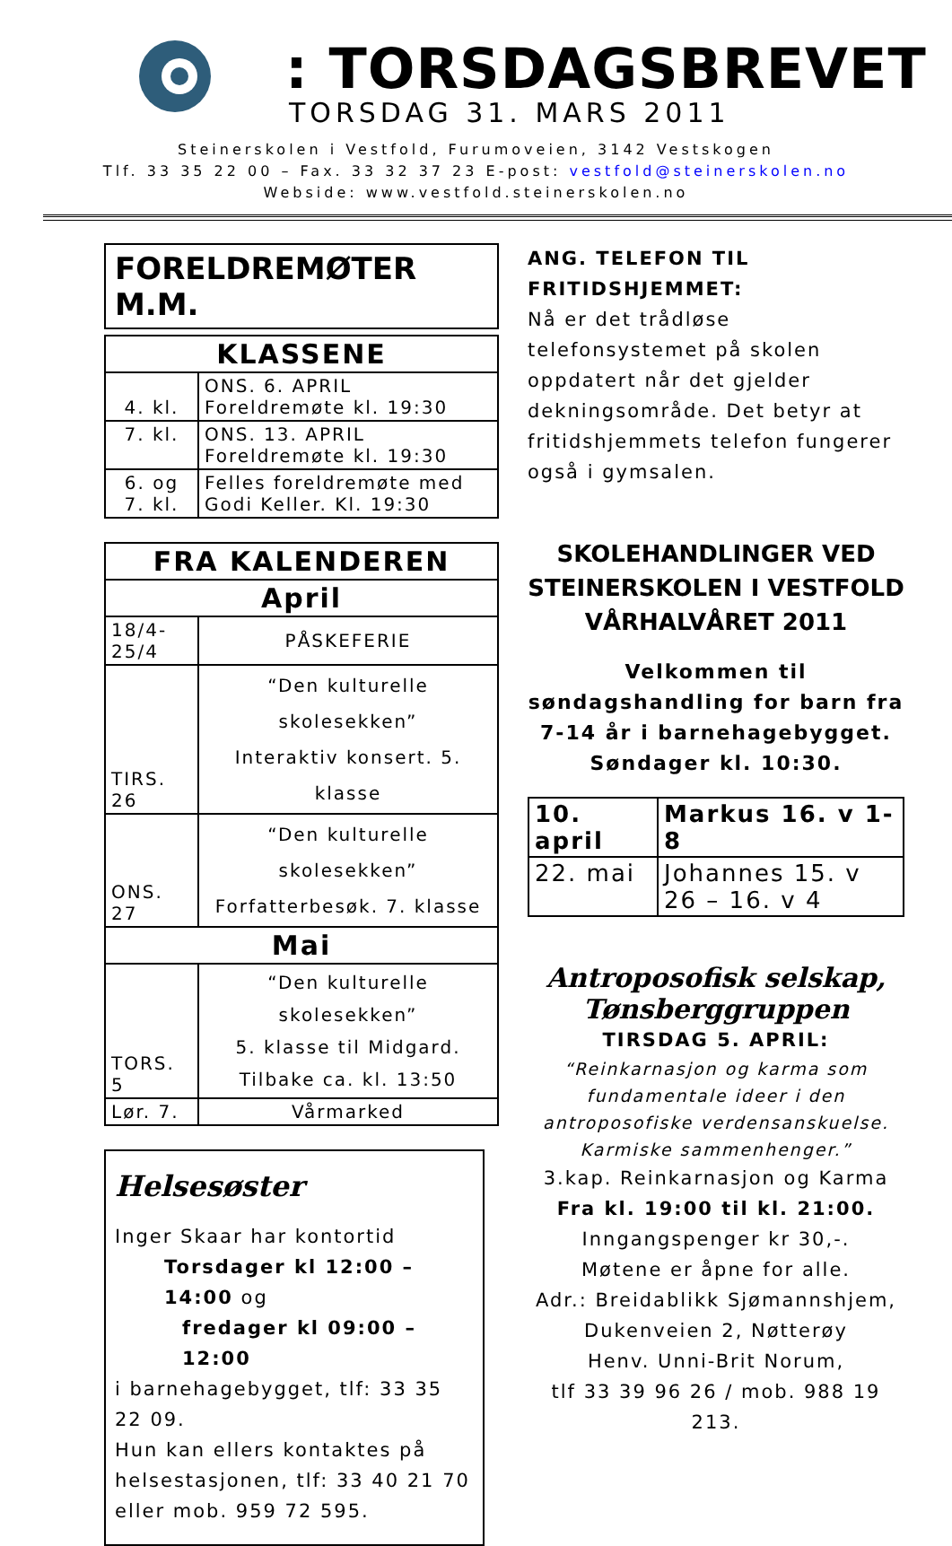: TORSDAGSBREVET
TORSDAG 31. MARS 2011
Steinerskolen i Vestfold, Furumoveien, 3142 Vestskogen
Tlf. 33 35 22 00 – Fax. 33 32 37 23 E-post: vestfold@steinerskolen.no
Webside: www.vestfold.steinerskolen.no
FORELDREMØTER M.M.
| KLASSENE | |
| --- | --- |
| 4. kl. | ONS. 6. APRIL Foreldremøte kl. 19:30 |
| 7. kl. | ONS. 13. APRIL Foreldremøte kl. 19:30 |
| 6. og 7. kl. | Felles foreldremøte med Godi Keller. Kl. 19:30 |
| FRA KALENDEREN | |
| --- | --- |
| April | |
| 18/4-25/4 | PÅSKEFERIE |
| TIRS. 26 | “Den kulturelle skolesekken” Interaktiv konsert. 5. klasse |
| ONS. 27 | “Den kulturelle skolesekken” Forfatterbesøk. 7. klasse |
| Mai | |
| TORS. 5 | “Den kulturelle skolesekken” 5. klasse til Midgard. Tilbake ca. kl. 13:50 |
| Lør. 7. | Vårmarked |
Helsesøster
Inger Skaar har kontortid
Torsdager kl 12:00 – 14:00 og
fredager kl 09:00 – 12:00
i barnehagebygget, tlf: 33 35 22 09.
Hun kan ellers kontaktes på helsestasjonen, tlf: 33 40 21 70 eller mob. 959 72 595.
ANG. TELEFON TIL FRITIDSHJEMMET:
Nå er det trådløse telefonsystemet på skolen oppdatert når det gjelder dekningsområde. Det betyr at fritidshjemmets telefon fungerer også i gymsalen.
SKOLEHANDLINGER VED STEINERSKOLEN I VESTFOLD VÅRHALVÅRET 2011
Velkommen til søndagshandling for barn fra 7-14 år i barnehagebygget.
Søndager kl. 10:30.
| 10. april | Markus 16. v 1-8 |
| 22. mai | Johannes 15. v 26 – 16. v 4 |
Antroposofisk selskap,
Tønsberggruppen
TIRSDAG 5. APRIL:
“Reinkarnasjon og karma som fundamentale ideer i den antroposofiske verdensanskuelse. Karmiske sammenhenger.”
3.kap. Reinkarnasjon og Karma
Fra kl. 19:00 til kl. 21:00.
Inngangspenger kr 30,-.
Møtene er åpne for alle.
Adr.: Breidablikk Sjømannshjem,
Dukenveien 2, Nøtterøy
Henv. Unni-Brit Norum,
tlf 33 39 96 26 / mob. 988 19 213.